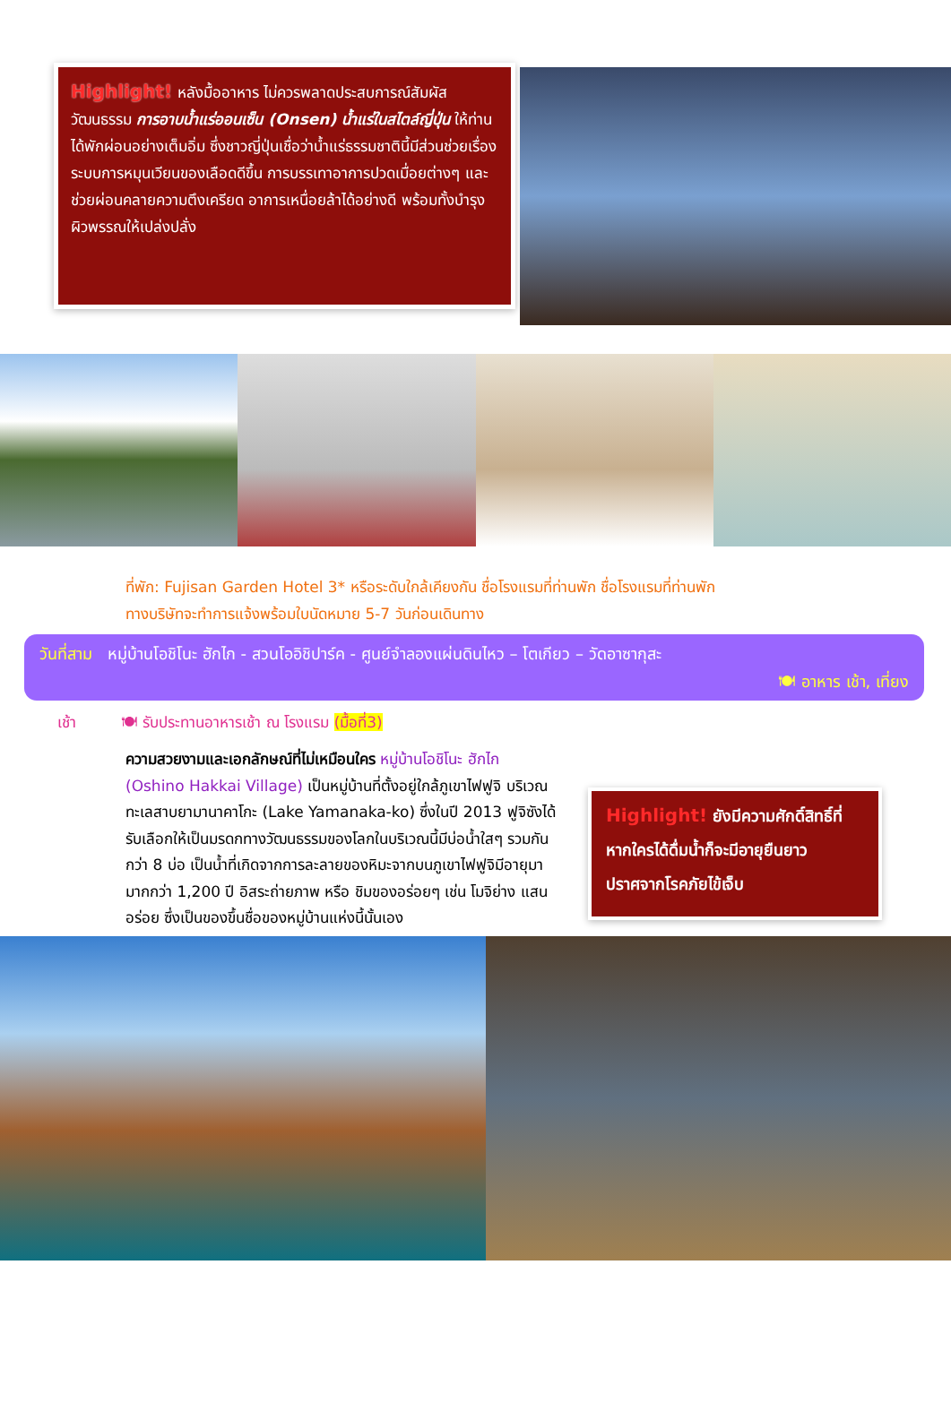Highlight! หลังมื้ออาหาร ไม่ควรพลาดประสบการณ์สัมผัสวัฒนธรรม การอาบน้ำแร่ออนเซ็น (Onsen) น้ำแร่ในสไตล์ญี่ปุ่น ให้ท่านได้พักผ่อนอย่างเต็มอิ่ม ซึ่งชาวญี่ปุ่นเชื่อว่าน้ำแร่ธรรมชาตินี้มีส่วนช่วยเรื่อง ระบบการหมุนเวียนของเลือดดีขึ้น การบรรเทาอาการปวดเมื่อยต่างๆ และช่วยผ่อนคลายความตึงเครียด อาการเหนื่อยล้าได้อย่างดี พร้อมทั้งบำรุงผิวพรรณให้เปล่งปลั่ง
ที่พัก: Fujisan Garden Hotel 3* หรือระดับใกล้เคียงกัน ชื่อโรงแรมที่ท่านพัก ชื่อโรงแรมที่ท่านพัก
ทางบริษัทจะทำการแจ้งพร้อมใบนัดหมาย 5-7 วันก่อนเดินทาง
วันที่สาม หมู่บ้านโอชิโนะ ฮักไก - สวนโออิชิปาร์ค - ศูนย์จำลองแผ่นดินไหว – โตเกียว – วัดอาซากุสะ
🍽 อาหาร เช้า, เที่ยง
เช้า 🍽 รับประทานอาหารเช้า ณ โรงแรม (มื้อที่3)
ความสวยงามและเอกลักษณ์ที่ไม่เหมือนใคร หมู่บ้านโอชิโนะ ฮักไก (Oshino Hakkai Village) เป็นหมู่บ้านที่ตั้งอยู่ใกล้ภูเขาไฟฟูจิ บริเวณทะเลสาบยามานาคาโกะ (Lake Yamanaka-ko) ซึ่งในปี 2013 ฟูจิซังได้รับเลือกให้เป็นมรดกทางวัฒนธรรมของโลกในบริเวณนี้มีบ่อน้ำใสๆ รวมกันกว่า 8 บ่อ เป็นน้ำที่เกิดจากการละลายของหิมะจากบนภูเขาไฟฟูจิมีอายุมามากกว่า 1,200 ปี อิสระถ่ายภาพ หรือ ชิมของอร่อยๆ เช่น โมจิย่าง แสนอร่อย ซึ่งเป็นของขึ้นชื่อของหมู่บ้านแห่งนี้นั้นเอง
Highlight! ยังมีความศักดิ์สิทธิ์ที่หากใครได้ดื่มน้ำก็จะมีอายุยืนยาว ปราศจากโรคภัยไข้เจ็บ